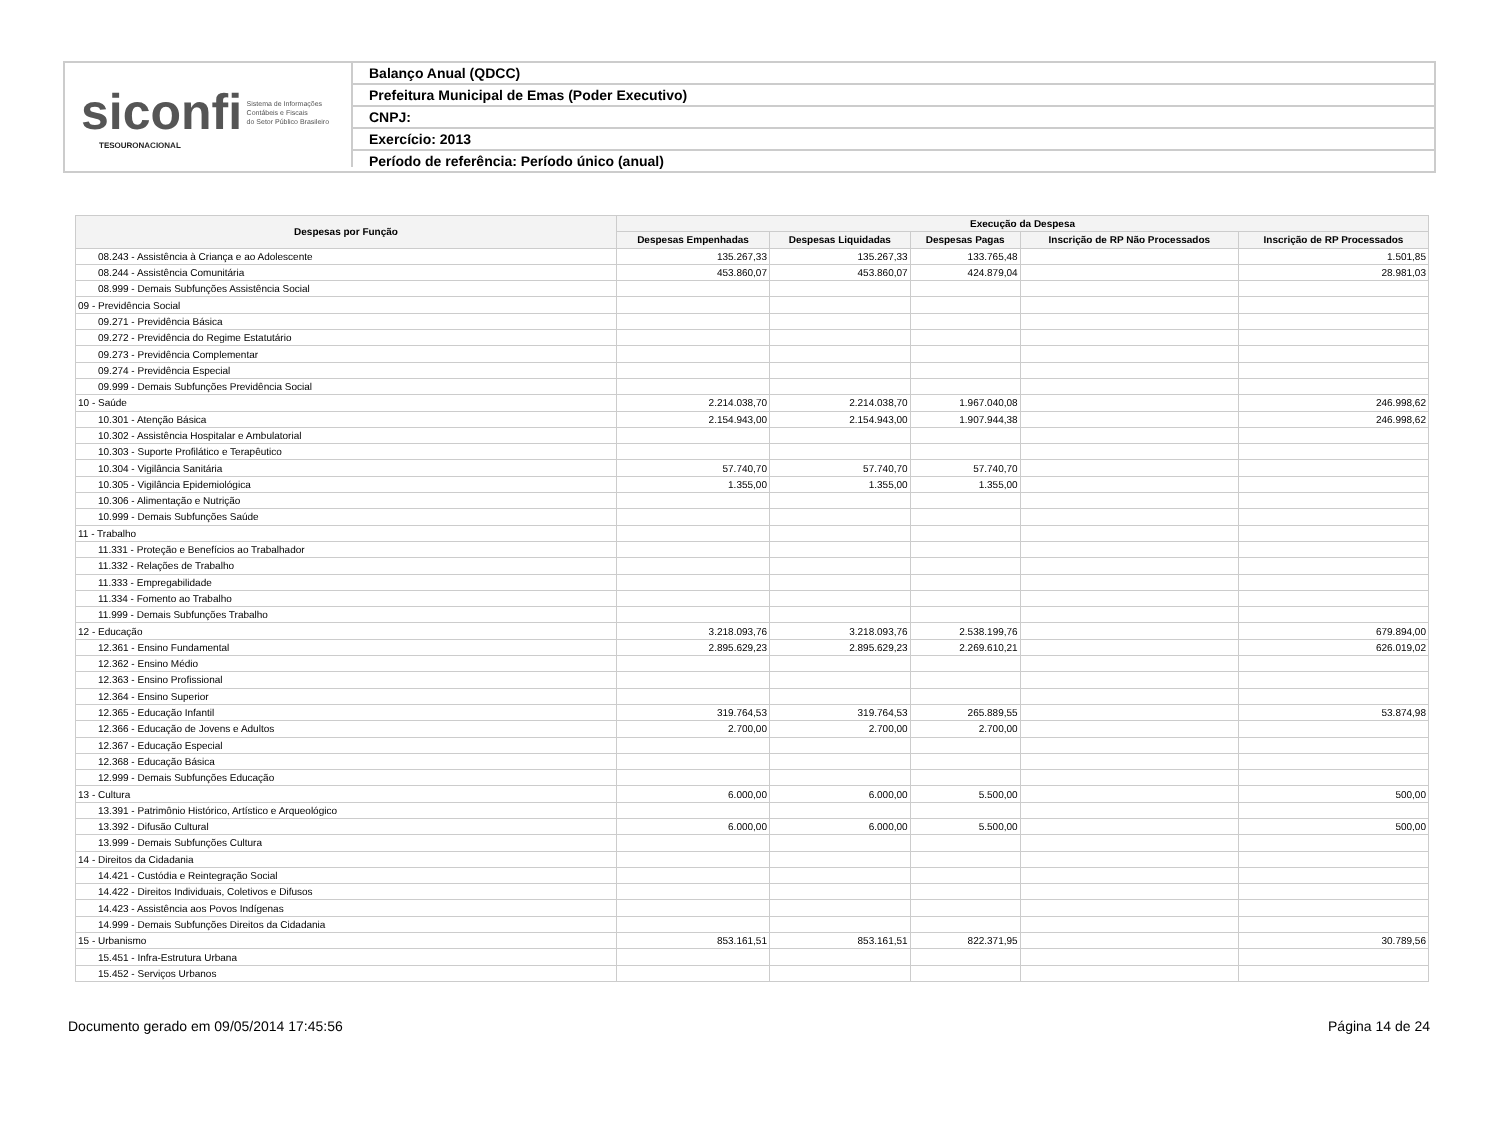siconfi Sistema de Informações
Contábeis e Fiscais
do Setor Público Brasileiro
TESOURONACIONAL
Balanço Anual (QDCC)
Prefeitura Municipal de Emas (Poder Executivo)
CNPJ:
Exercício: 2013
Período de referência: Período único (anual)
| Despesas por Função | Execução da Despesa | | | | |
| --- | --- | --- | --- | --- | --- |
| | Despesas Empenhadas | Despesas Liquidadas | Despesas Pagas | Inscrição de RP Não Processados | Inscrição de RP Processados |
| 08.243 - Assistência à Criança e ao Adolescente | 135.267,33 | 135.267,33 | 133.765,48 | | 1.501,85 |
| 08.244 - Assistência Comunitária | 453.860,07 | 453.860,07 | 424.879,04 | | 28.981,03 |
| 08.999 - Demais Subfunções Assistência Social | | | | | |
| 09 - Previdência Social | | | | | |
| 09.271 - Previdência Básica | | | | | |
| 09.272 - Previdência do Regime Estatutário | | | | | |
| 09.273 - Previdência Complementar | | | | | |
| 09.274 - Previdência Especial | | | | | |
| 09.999 - Demais Subfunções Previdência Social | | | | | |
| 10 - Saúde | 2.214.038,70 | 2.214.038,70 | 1.967.040,08 | | 246.998,62 |
| 10.301 - Atenção Básica | 2.154.943,00 | 2.154.943,00 | 1.907.944,38 | | 246.998,62 |
| 10.302 - Assistência Hospitalar e Ambulatorial | | | | | |
| 10.303 - Suporte Profilático e Terapêutico | | | | | |
| 10.304 - Vigilância Sanitária | 57.740,70 | 57.740,70 | 57.740,70 | | |
| 10.305 - Vigilância Epidemiológica | 1.355,00 | 1.355,00 | 1.355,00 | | |
| 10.306 - Alimentação e Nutrição | | | | | |
| 10.999 - Demais Subfunções Saúde | | | | | |
| 11 - Trabalho | | | | | |
| 11.331 - Proteção e Benefícios ao Trabalhador | | | | | |
| 11.332 - Relações de Trabalho | | | | | |
| 11.333 - Empregabilidade | | | | | |
| 11.334 - Fomento ao Trabalho | | | | | |
| 11.999 - Demais Subfunções Trabalho | | | | | |
| 12 - Educação | 3.218.093,76 | 3.218.093,76 | 2.538.199,76 | | 679.894,00 |
| 12.361 - Ensino Fundamental | 2.895.629,23 | 2.895.629,23 | 2.269.610,21 | | 626.019,02 |
| 12.362 - Ensino Médio | | | | | |
| 12.363 - Ensino Profissional | | | | | |
| 12.364 - Ensino Superior | | | | | |
| 12.365 - Educação Infantil | 319.764,53 | 319.764,53 | 265.889,55 | | 53.874,98 |
| 12.366 - Educação de Jovens e Adultos | 2.700,00 | 2.700,00 | 2.700,00 | | |
| 12.367 - Educação Especial | | | | | |
| 12.368 - Educação Básica | | | | | |
| 12.999 - Demais Subfunções Educação | | | | | |
| 13 - Cultura | 6.000,00 | 6.000,00 | 5.500,00 | | 500,00 |
| 13.391 - Patrimônio Histórico, Artístico e Arqueológico | | | | | |
| 13.392 - Difusão Cultural | 6.000,00 | 6.000,00 | 5.500,00 | | 500,00 |
| 13.999 - Demais Subfunções Cultura | | | | | |
| 14 - Direitos da Cidadania | | | | | |
| 14.421 - Custódia e Reintegração Social | | | | | |
| 14.422 - Direitos Individuais, Coletivos e Difusos | | | | | |
| 14.423 - Assistência aos Povos Indígenas | | | | | |
| 14.999 - Demais Subfunções Direitos da Cidadania | | | | | |
| 15 - Urbanismo | 853.161,51 | 853.161,51 | 822.371,95 | | 30.789,56 |
| 15.451 - Infra-Estrutura Urbana | | | | | |
| 15.452 - Serviços Urbanos | | | | | |
Documento gerado em 09/05/2014 17:45:56 Página 14 de 24